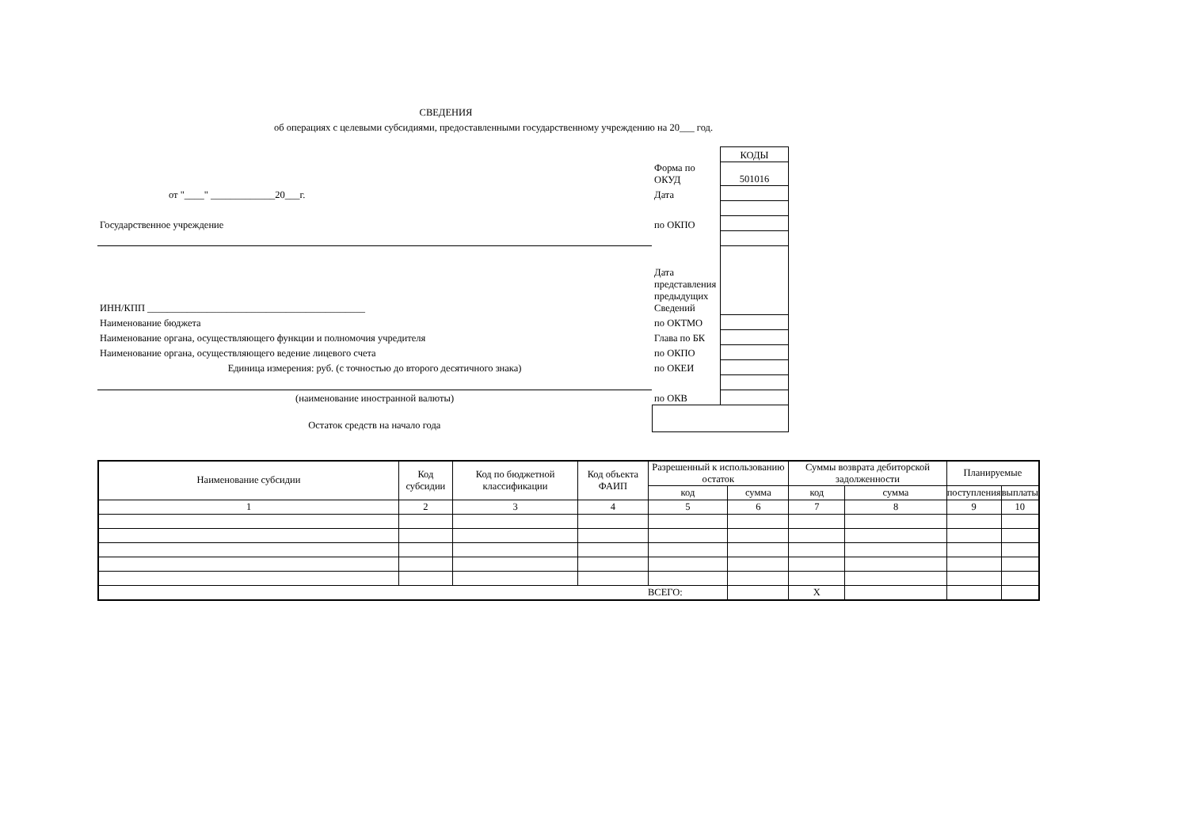СВЕДЕНИЯ
об операциях с целевыми субсидиями, предоставленными государственному учреждению на 20___ год.
| | | КОДЫ |
| | Форма по ОКУД | 501016 |
| от "____" _____________20___г. | Дата | |
| Государственное учреждение | по ОКПО | |
| ИНН/КПП ____________________________________________ | Дата представления предыдущих Сведений | |
| Наименование бюджета | по ОКТМО | |
| Наименование органа, осуществляющего функции и полномочия учредителя | Глава по БК | |
| Наименование органа, осуществляющего ведение лицевого счета | по ОКПО | |
| Единица измерения: руб. (с точностью до второго десятичного знака) | по ОКЕИ | |
| (наименование иностранной валюты) | по ОКВ | |
| Остаток средств на начало года | | |
| Наименование субсидии | Код субсидии | Код по бюджетной классификации | Код объекта ФАИП | Разрешенный к использованию остаток | | Суммы возврата дебиторской задолженности | | Планируемые | |
| | | | | код | сумма | код | сумма | поступления | выплаты |
| 1 | 2 | 3 | 4 | 5 | 6 | 7 | 8 | 9 | 10 |
| | | | | ВСЕГО: | | X | | | |